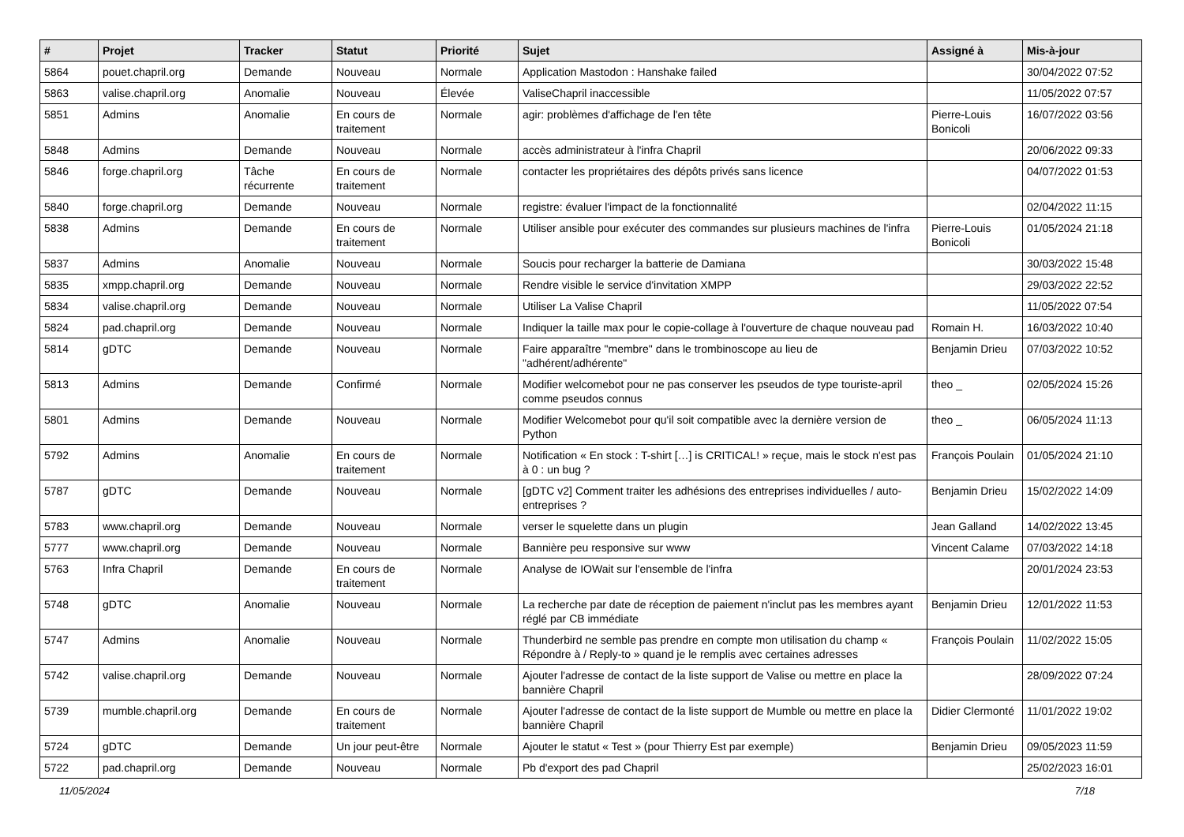| # | Projet | Tracker | Statut | Priorité | Sujet | Assigné à | Mis-à-jour |
| --- | --- | --- | --- | --- | --- | --- | --- |
| 5864 | pouet.chapril.org | Demande | Nouveau | Normale | Application Mastodon : Hanshake failed | | 30/04/2022 07:52 |
| 5863 | valise.chapril.org | Anomalie | Nouveau | Élevée | ValiseChapril inaccessible | | 11/05/2022 07:57 |
| 5851 | Admins | Anomalie | En cours de traitement | Normale | agir: problèmes d'affichage de l'en tête | Pierre-Louis Bonicoli | 16/07/2022 03:56 |
| 5848 | Admins | Demande | Nouveau | Normale | accès administrateur à l'infra Chapril | | 20/06/2022 09:33 |
| 5846 | forge.chapril.org | Tâche récurrente | En cours de traitement | Normale | contacter les propriétaires des dépôts privés sans licence | | 04/07/2022 01:53 |
| 5840 | forge.chapril.org | Demande | Nouveau | Normale | registre: évaluer l'impact de la fonctionnalité | | 02/04/2022 11:15 |
| 5838 | Admins | Demande | En cours de traitement | Normale | Utiliser ansible pour exécuter des commandes sur plusieurs machines de l'infra | Pierre-Louis Bonicoli | 01/05/2024 21:18 |
| 5837 | Admins | Anomalie | Nouveau | Normale | Soucis pour recharger la batterie de Damiana | | 30/03/2022 15:48 |
| 5835 | xmpp.chapril.org | Demande | Nouveau | Normale | Rendre visible le service d'invitation XMPP | | 29/03/2022 22:52 |
| 5834 | valise.chapril.org | Demande | Nouveau | Normale | Utiliser La Valise Chapril | | 11/05/2022 07:54 |
| 5824 | pad.chapril.org | Demande | Nouveau | Normale | Indiquer la taille max pour le copie-collage à l'ouverture de chaque nouveau pad | Romain H. | 16/03/2022 10:40 |
| 5814 | gDTC | Demande | Nouveau | Normale | Faire apparaître "membre" dans le trombinoscope au lieu de "adhérent/adhérente" | Benjamin Drieu | 07/03/2022 10:52 |
| 5813 | Admins | Demande | Confirmé | Normale | Modifier welcomebot pour ne pas conserver les pseudos de type touriste-april comme pseudos connus | theo _ | 02/05/2024 15:26 |
| 5801 | Admins | Demande | Nouveau | Normale | Modifier Welcomebot pour qu'il soit compatible avec la dernière version de Python | theo _ | 06/05/2024 11:13 |
| 5792 | Admins | Anomalie | En cours de traitement | Normale | Notification « En stock : T-shirt […] is CRITICAL! » reçue, mais le stock n'est pas à 0 : un bug ? | François Poulain | 01/05/2024 21:10 |
| 5787 | gDTC | Demande | Nouveau | Normale | [gDTC v2] Comment traiter les adhésions des entreprises individuelles / auto-entreprises ? | Benjamin Drieu | 15/02/2022 14:09 |
| 5783 | www.chapril.org | Demande | Nouveau | Normale | verser le squelette dans un plugin | Jean Galland | 14/02/2022 13:45 |
| 5777 | www.chapril.org | Demande | Nouveau | Normale | Bannière peu responsive sur www | Vincent Calame | 07/03/2022 14:18 |
| 5763 | Infra Chapril | Demande | En cours de traitement | Normale | Analyse de IOWait sur l'ensemble de l'infra | | 20/01/2024 23:53 |
| 5748 | gDTC | Anomalie | Nouveau | Normale | La recherche par date de réception de paiement n'inclut pas les membres ayant réglé par CB immédiate | Benjamin Drieu | 12/01/2022 11:53 |
| 5747 | Admins | Anomalie | Nouveau | Normale | Thunderbird ne semble pas prendre en compte mon utilisation du champ « Répondre à / Reply-to » quand je le remplis avec certaines adresses | François Poulain | 11/02/2022 15:05 |
| 5742 | valise.chapril.org | Demande | Nouveau | Normale | Ajouter l'adresse de contact de la liste support de Valise ou mettre en place la bannière Chapril | | 28/09/2022 07:24 |
| 5739 | mumble.chapril.org | Demande | En cours de traitement | Normale | Ajouter l'adresse de contact de la liste support de Mumble ou mettre en place la bannière Chapril | Didier Clermonté | 11/01/2022 19:02 |
| 5724 | gDTC | Demande | Un jour peut-être | Normale | Ajouter le statut « Test » (pour Thierry Est par exemple) | Benjamin Drieu | 09/05/2023 11:59 |
| 5722 | pad.chapril.org | Demande | Nouveau | Normale | Pb d'export des pad Chapril | | 25/02/2023 16:01 |
11/05/2024 7/18